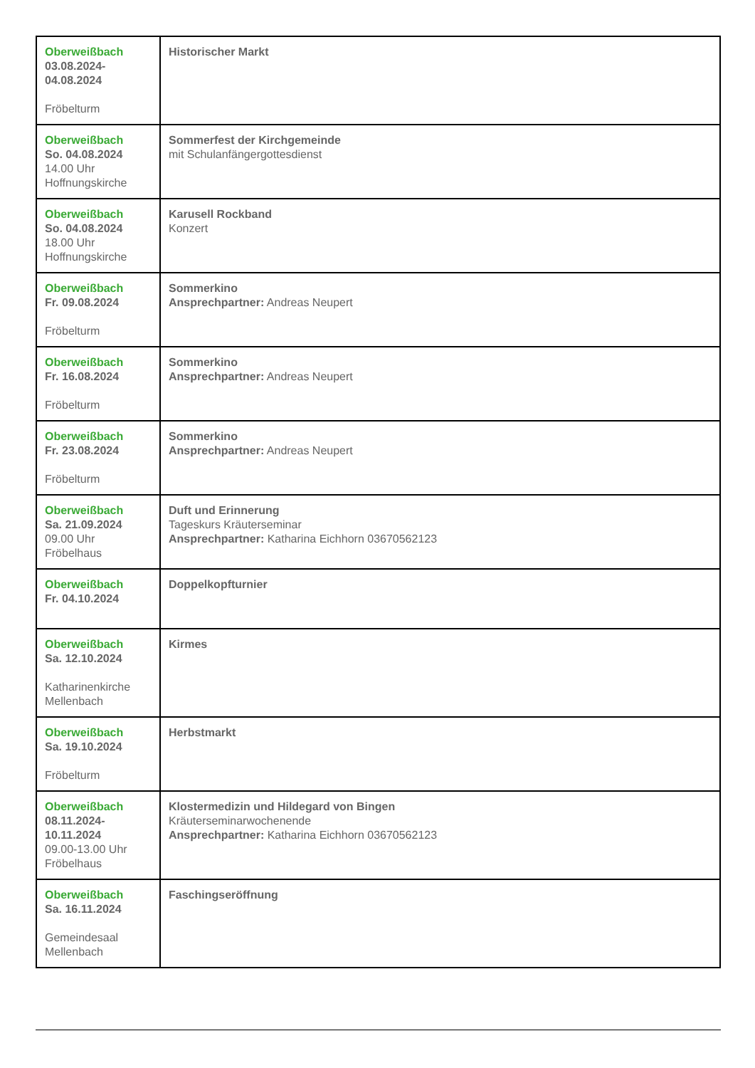| Oberweißbach 03.08.2024- 04.08.2024 Fröbelturm | Historischer Markt |
| Oberweißbach So. 04.08.2024 14.00 Uhr Hoffnungskirche | Sommerfest der Kirchgemeinde mit Schulanfängergottesdienst |
| Oberweißbach So. 04.08.2024 18.00 Uhr Hoffnungskirche | Karusell Rockband Konzert |
| Oberweißbach Fr. 09.08.2024 Fröbelturm | Sommerkino Ansprechpartner: Andreas Neupert |
| Oberweißbach Fr. 16.08.2024 Fröbelturm | Sommerkino Ansprechpartner: Andreas Neupert |
| Oberweißbach Fr. 23.08.2024 Fröbelturm | Sommerkino Ansprechpartner: Andreas Neupert |
| Oberweißbach Sa. 21.09.2024 09.00 Uhr Fröbelhaus | Duft und Erinnerung Tageskurs Kräuterseminar Ansprechpartner: Katharina Eichhorn 03670562123 |
| Oberweißbach Fr. 04.10.2024 | Doppelkopfturnier |
| Oberweißbach Sa. 12.10.2024 Katharinenkirche Mellenbach | Kirmes |
| Oberweißbach Sa. 19.10.2024 Fröbelturm | Herbstmarkt |
| Oberweißbach 08.11.2024- 10.11.2024 09.00-13.00 Uhr Fröbelhaus | Klostermedizin und Hildegard von Bingen Kräuterseminarwochenende Ansprechpartner: Katharina Eichhorn 03670562123 |
| Oberweißbach Sa. 16.11.2024 Gemeindesaal Mellenbach | Faschingseröffnung |